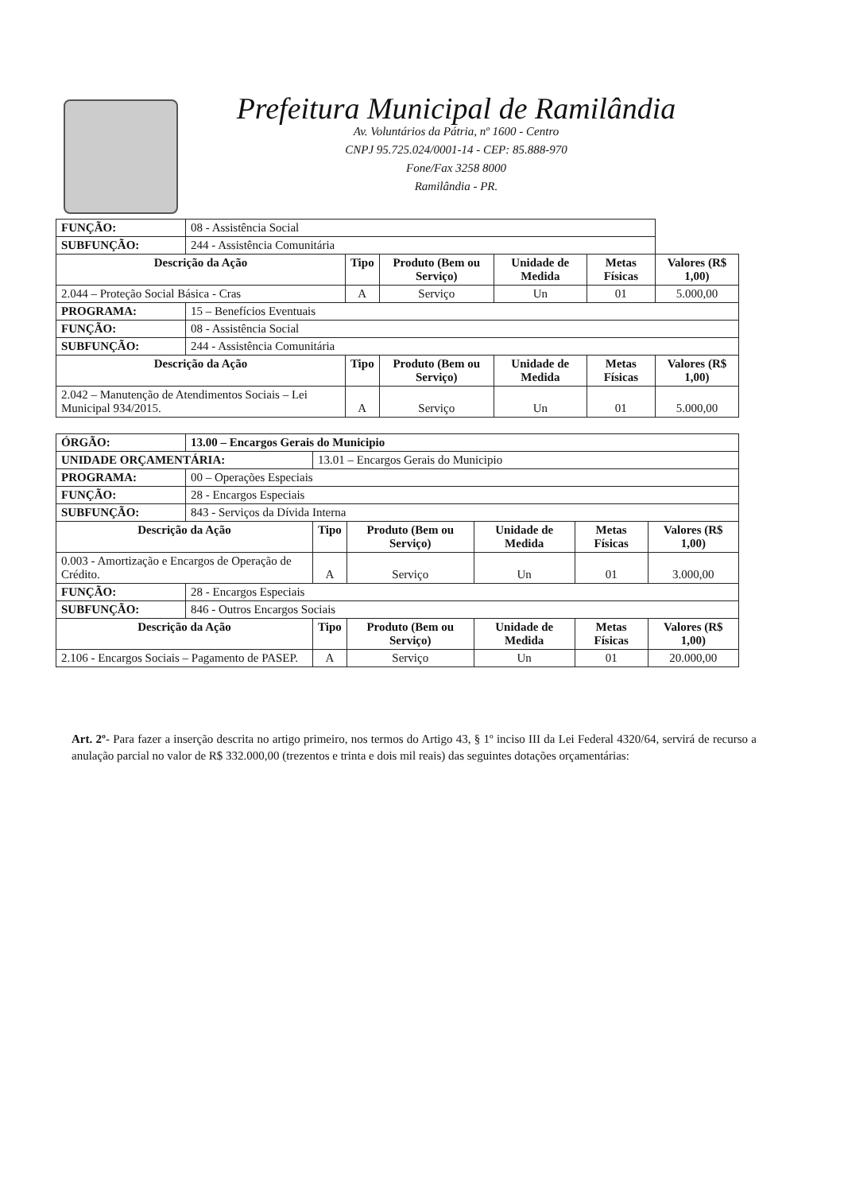Prefeitura Municipal de Ramilândia
Av. Voluntários da Pátria, nº 1600 - Centro
CNPJ 95.725.024/0001-14 - CEP: 85.888-970
Fone/Fax 3258 8000
Ramilândia - PR.
| FUNÇÃO: | 08 - Assistência Social | | | | | |
| SUBFUNÇÃO: | 244 - Assistência Comunitária | | | | | |
| Descrição da Ação | | Tipo | Produto (Bem ou Serviço) | Unidade de Medida | Metas Físicas | Valores (R$ 1,00) |
| 2.044 – Proteção Social Básica - Cras | | A | Serviço | Un | 01 | 5.000,00 |
| PROGRAMA: | 15 – Benefícios Eventuais | | | | | |
| FUNÇÃO: | 08 - Assistência Social | | | | | |
| SUBFUNÇÃO: | 244 - Assistência Comunitária | | | | | |
| Descrição da Ação | | Tipo | Produto (Bem ou Serviço) | Unidade de Medida | Metas Físicas | Valores (R$ 1,00) |
| 2.042 – Manutenção de Atendimentos Sociais – Lei Municipal 934/2015. | | A | Serviço | Un | 01 | 5.000,00 |
| ÓRGÃO: | 13.00 – Encargos Gerais do Municipio | | | | | |
| UNIDADE ORÇAMENTÁRIA: | | 13.01 – Encargos Gerais do Municipio | | | | |
| PROGRAMA: | 00 – Operações Especiais | | | | | |
| FUNÇÃO: | 28 - Encargos Especiais | | | | | |
| SUBFUNÇÃO: | 843 - Serviços da Dívida Interna | | | | | |
| Descrição da Ação | | Tipo | Produto (Bem ou Serviço) | Unidade de Medida | Metas Físicas | Valores (R$ 1,00) |
| 0.003 - Amortização e Encargos de Operação de Crédito. | | A | Serviço | Un | 01 | 3.000,00 |
| FUNÇÃO: | 28 - Encargos Especiais | | | | | |
| SUBFUNÇÃO: | 846 - Outros Encargos Sociais | | | | | |
| Descrição da Ação | | Tipo | Produto (Bem ou Serviço) | Unidade de Medida | Metas Físicas | Valores (R$ 1,00) |
| 2.106 - Encargos Sociais – Pagamento de PASEP. | | A | Serviço | Un | 01 | 20.000,00 |
Art. 2º- Para fazer a inserção descrita no artigo primeiro, nos termos do Artigo 43, § 1º inciso III da Lei Federal 4320/64, servirá de recurso a anulação parcial no valor de R$ 332.000,00 (trezentos e trinta e dois mil reais) das seguintes dotações orçamentárias: